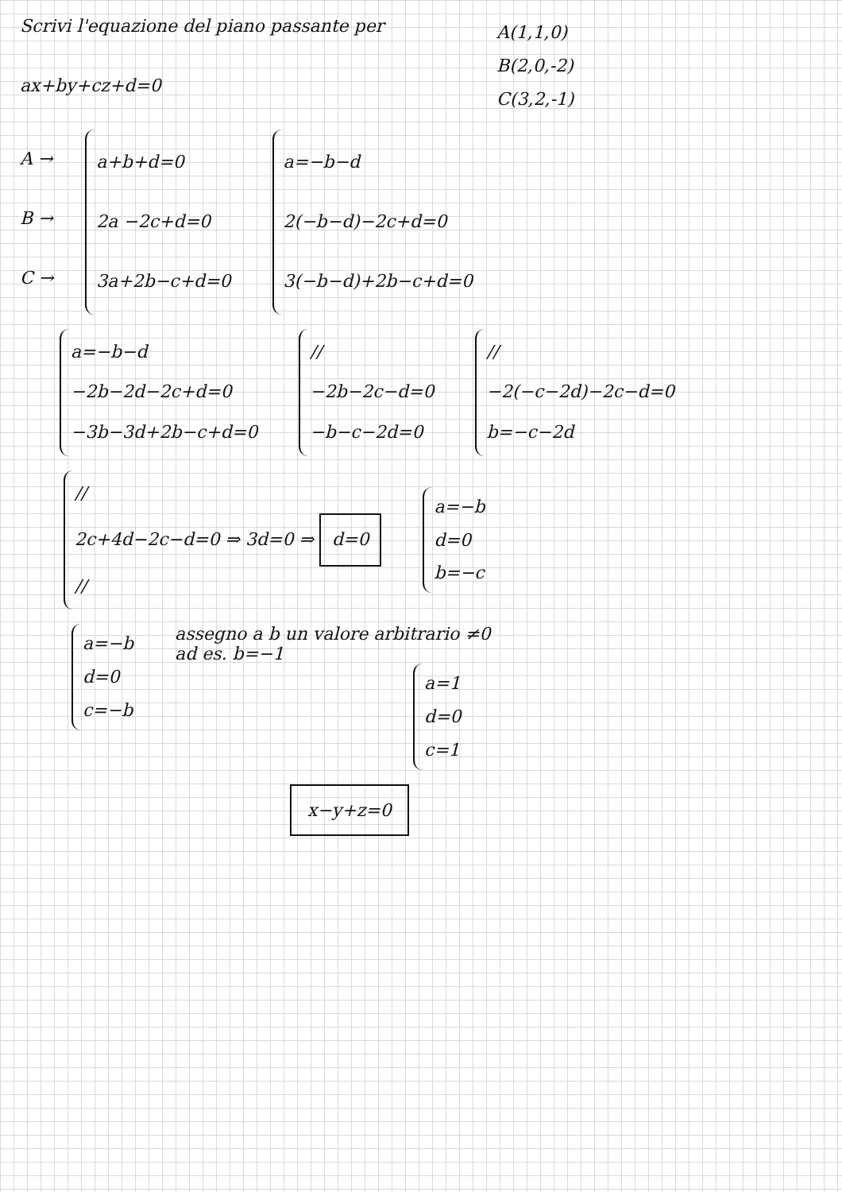Scrivi l'equazione del piano passante per
ax+by+cz+d=0
A(1,1,0)
B(2,0,-2)
C(3,2,-1)
A →
B →
C →
a+b+d=0
2a −2c+d=0
3a+2b−c+d=0
a=−b−d
2(−b−d)−2c+d=0
3(−b−d)+2b−c+d=0
a=−b−d
−2b−2d−2c+d=0
−3b−3d+2b−c+d=0
//
−2b−2c−d=0
−b−c−2d=0
//
−2(−c−2d)−2c−d=0
b=−c−2d
//
2c+4d−2c−d=0 ⇒ 3d=0 ⇒ d=0
//
a=−b
d=0
b=−c
a=−b
d=0
c=−b
assegno a b un valore arbitrario ≠0
ad es. b=−1
a=1
d=0
c=1
x−y+z=0